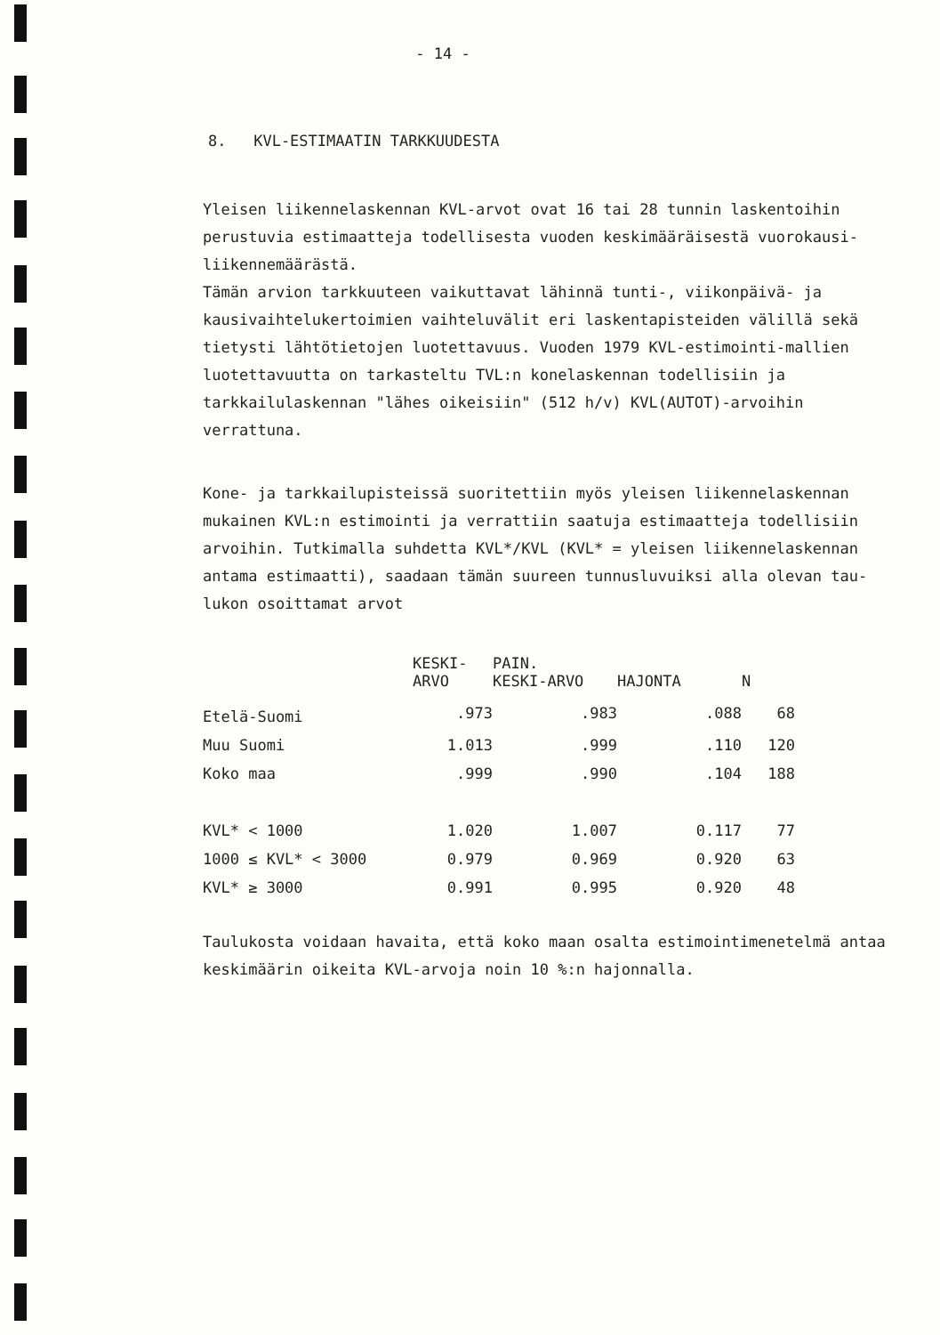- 14 -
8. KVL-ESTIMAATIN TARKKUUDESTA
Yleisen liikennelaskennan KVL-arvot ovat 16 tai 28 tunnin laskentoihin perustuvia estimaatteja todellisesta vuoden keskimääräisestä vuorokausi-liikennemäärästä.
Tämän arvion tarkkuuteen vaikuttavat lähinnä tunti-, viikonpäivä- ja kausivaihtelukertoimien vaihteluvälit eri laskentapisteiden välillä sekä tietysti lähtötietojen luotettavuus. Vuoden 1979 KVL-estimointi-mallien luotettavuutta on tarkasteltu TVL:n konelaskennan todellisiin ja tarkkailulaskennan "lähes oikeisiin" (512 h/v) KVL(AUTOT)-arvoihin verrattuna.
Kone- ja tarkkailupisteissä suoritettiin myös yleisen liikennelaskennan mukainen KVL:n estimointi ja verrattiin saatuja estimaatteja todellisiin arvoihin. Tutkimalla suhdetta KVL*/KVL (KVL* = yleisen liikennelaskennan antama estimaatti), saadaan tämän suureen tunnusluvuiksi alla olevan tau-lukon osoittamat arvot
| | KESKI- ARVO | PAIN. KESKI-ARVO | HAJONTA | N |
| --- | --- | --- | --- | --- |
| Etelä-Suomi | .973 | .983 | .088 | 68 |
| Muu Suomi | 1.013 | .999 | .110 | 120 |
| Koko maa | .999 | .990 | .104 | 188 |
| KVL* < 1000 | 1.020 | 1.007 | 0.117 | 77 |
| 1000 ≤ KVL* < 3000 | 0.979 | 0.969 | 0.920 | 63 |
| KVL* ≥ 3000 | 0.991 | 0.995 | 0.920 | 48 |
Taulukosta voidaan havaita, että koko maan osalta estimointimenetelmä antaa keskimäärin oikeita KVL-arvoja noin 10 %:n hajonnalla.